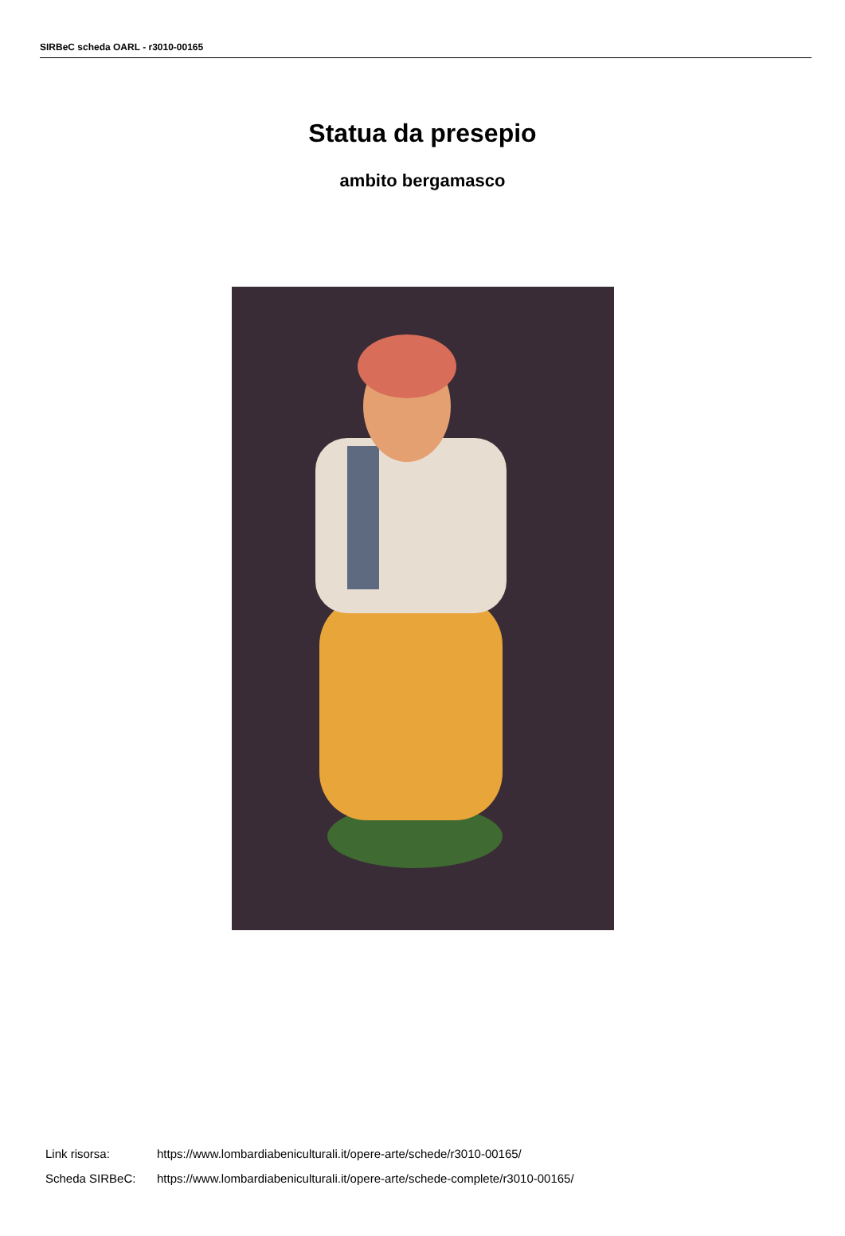SIRBeC scheda OARL - r3010-00165
Statua da presepio
ambito bergamasco
Link risorsa: https://www.lombardiabeniculturali.it/opere-arte/schede/r3010-00165/
Scheda SIRBeC: https://www.lombardiabeniculturali.it/opere-arte/schede-complete/r3010-00165/